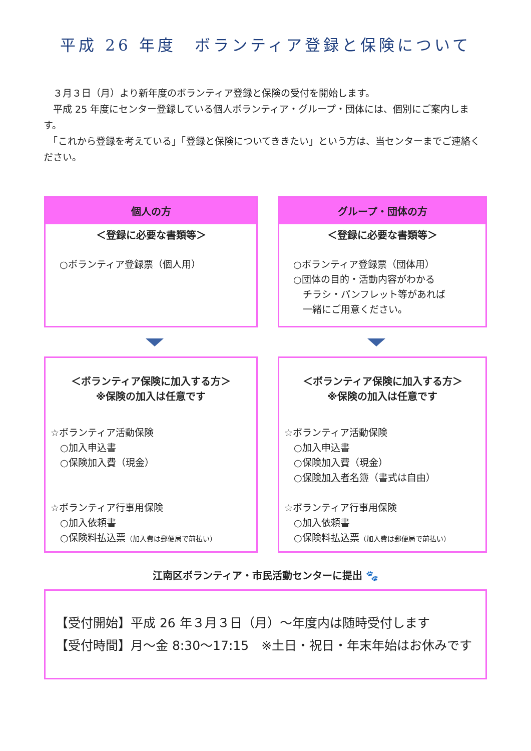平成 26 年度　ボランティア登録と保険について
　３月３日（月）より新年度のボランティア登録と保険の受付を開始します。
　平成 25 年度にセンター登録している個人ボランティア・グループ・団体には、個別にご案内します。
　「これから登録を考えている」「登録と保険についてききたい」という方は、当センターまでご連絡ください。
個人の方
＜登録に必要な書類等＞
○ボランティア登録票（個人用）
グループ・団体の方
＜登録に必要な書類等＞
○ボランティア登録票（団体用）
○団体の目的・活動内容がわかる
　チラシ・パンフレット等があれば
　一緒にご用意ください。
＜ボランティア保険に加入する方＞
※保険の加入は任意です
☆ボランティア活動保険
　○加入申込書
　○保険加入費（現金）
☆ボランティア行事用保険
　○加入依頼書
　○保険料払込票（加入費は郵便局で前払い）
＜ボランティア保険に加入する方＞
※保険の加入は任意です
☆ボランティア活動保険
　○加入申込書
　○保険加入費（現金）
　○保険加入者名簿（書式は自由）
☆ボランティア行事用保険
　○加入依頼書
　○保険料払込票（加入費は郵便局で前払い）
江南区ボランティア・市民活動センターに提出 🐾
【受付開始】平成 26 年３月３日（月）～年度内は随時受付します
【受付時間】月～金 8:30～17:15　※土日・祝日・年末年始はお休みです